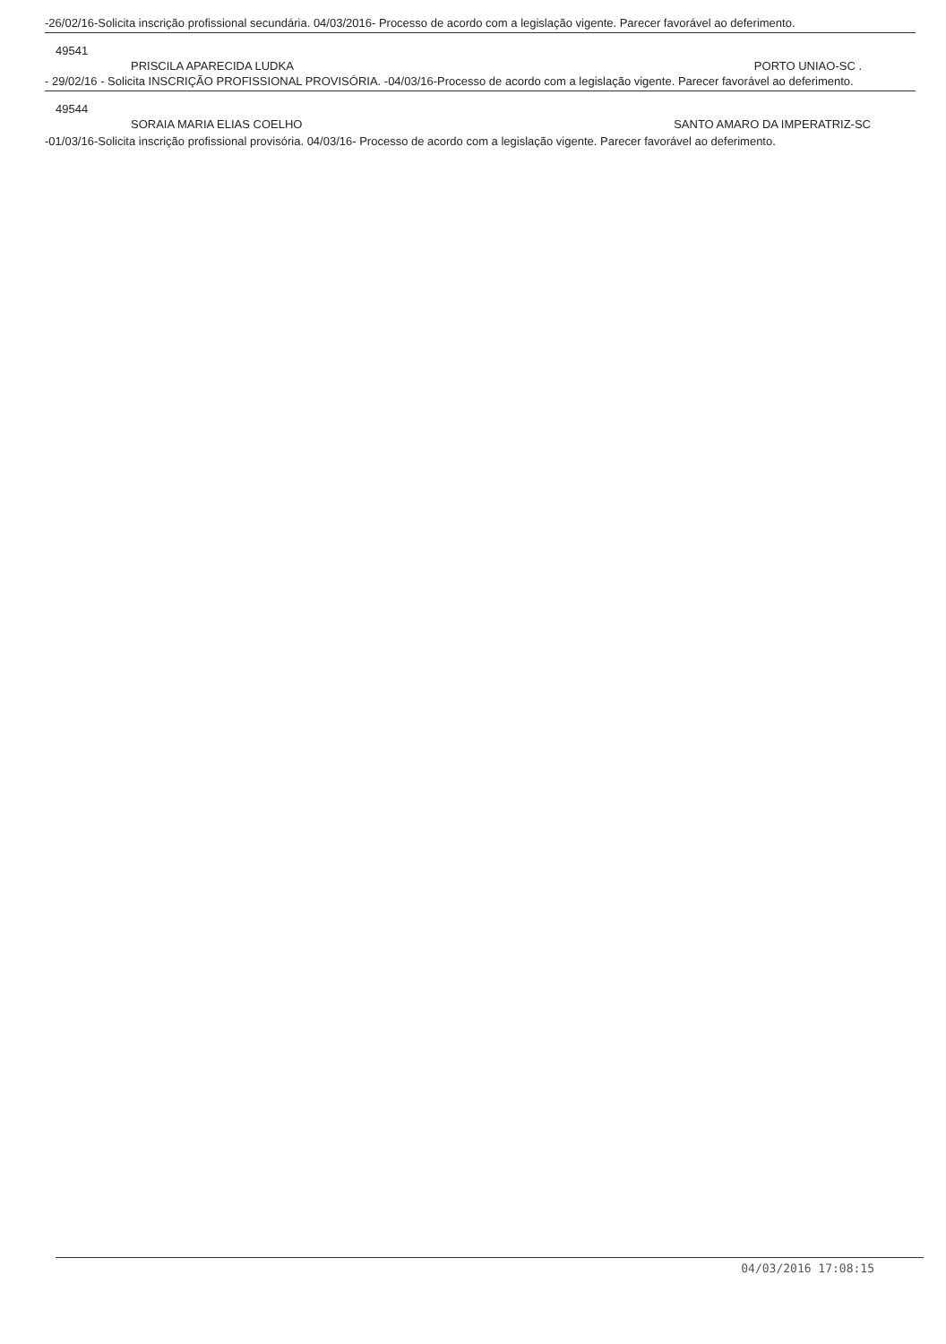-26/02/16-Solicita inscrição profissional secundária. 04/03/2016- Processo de acordo com a legislação vigente. Parecer favorável ao deferimento.
49541
PRISCILA APARECIDA LUDKA PORTO UNIAO-SC .
- 29/02/16 - Solicita INSCRIÇÃO PROFISSIONAL PROVISÓRIA. -04/03/16-Processo de acordo com a legislação vigente. Parecer favorável ao deferimento.
49544
SORAIA MARIA ELIAS COELHO SANTO AMARO DA IMPERATRIZ-SC
-01/03/16-Solicita inscrição profissional provisória. 04/03/16- Processo de acordo com a legislação vigente. Parecer favorável ao deferimento.
04/03/2016 17:08:15